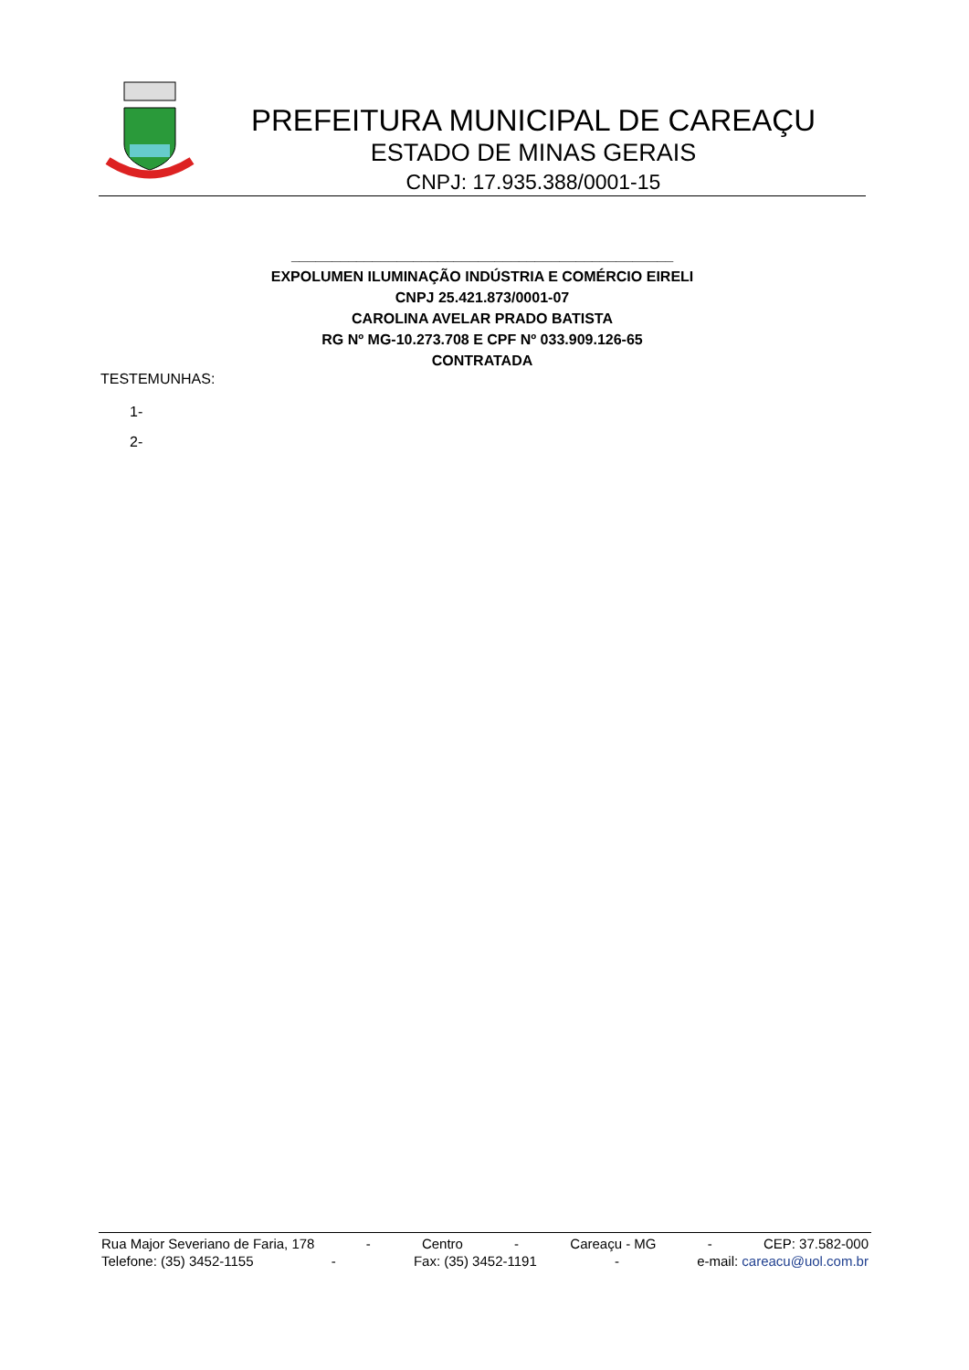PREFEITURA MUNICIPAL DE CAREAÇU
ESTADO DE MINAS GERAIS
CNPJ: 17.935.388/0001-15
_______________________________________________
EXPOLUMEN ILUMINAÇÃO INDÚSTRIA E COMÉRCIO EIRELI
CNPJ 25.421.873/0001-07
CAROLINA AVELAR PRADO BATISTA
RG Nº MG-10.273.708 E CPF Nº 033.909.126-65
CONTRATADA
TESTEMUNHAS:
1-
2-
Rua Major Severiano de Faria, 178 - Centro - Careaçu - MG - CEP: 37.582-000
Telefone: (35) 3452-1155 - Fax: (35) 3452-1191 - e-mail: careacu@uol.com.br